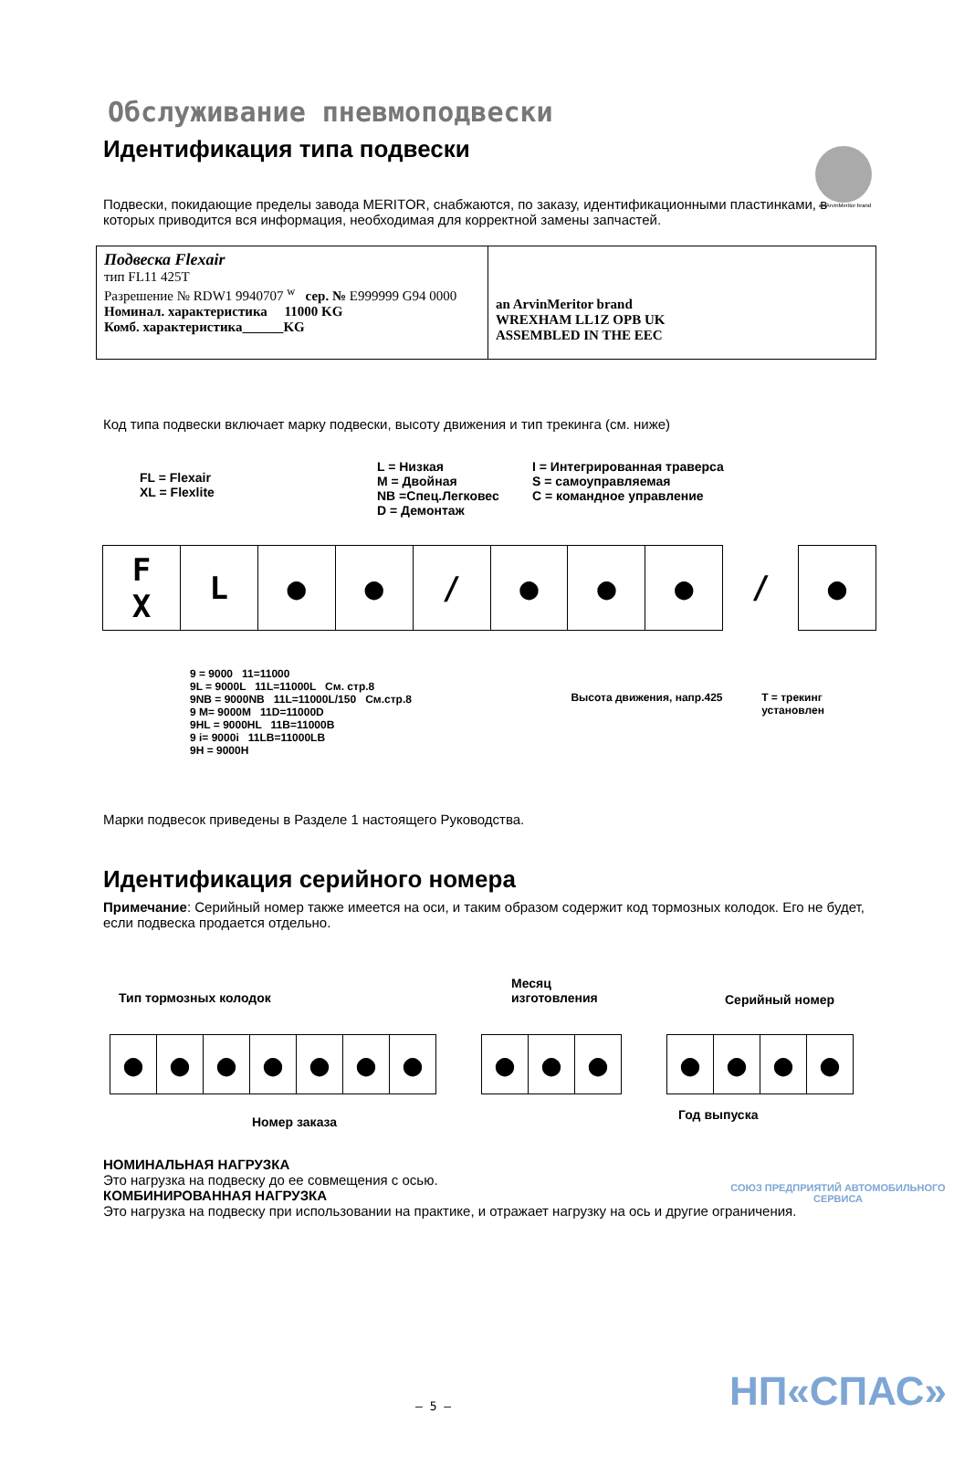an ArvinMeritor brand
Обслуживание пневмоподвески
Идентификация типа подвески
Подвески, покидающие пределы завода MERITOR, снабжаются, по заказу, идентификационными пластинками, в которых приводится вся информация, необходимая для корректной замены запчастей.
Подвеска Flexair
тип FL11 425T
Разрешение № RDW1 9940707 <sup>w</sup> сер. № E999999 G94 0000
Номинал. характеристика 11000 KG
Комб. характеристика______KG
an ArvinMeritor brand
WREXHAM LL1Z OPB UK
ASSEMBLED IN THE EEC
Код типа подвески включает марку подвески, высоту движения и тип трекинга (см. ниже)
FL = Flexair
XL = Flexlite
L = Низкая
M = Двойная
NB =Спец.Легковес
D = Демонтаж
I = Интегрированная траверса
S = самоуправляемая
C = командное управление
F
X L ● ● / ● ● ● / ●
9 = 9000 11=11000
9L = 9000L 11L=11000L См. стр.8
9NB = 9000NB 11L=11000L/150 См.стр.8
9 M= 9000M 11D=11000D
9HL = 9000HL 11B=11000B
9 i= 9000i 11LB=11000LB
9H = 9000H
Высота движения, напр.425 T = трекинг установлен
Марки подвесок приведены в Разделе 1 настоящего Руководства.
Идентификация серийного номера
Примечание: Серийный номер также имеется на оси, и таким образом содержит код тормозных колодок. Его не будет, если подвеска продается отдельно.
Тип тормозных колодок
Месяц
изготовления
Серийный номер
● ● ● ● ● ● ● ● ● ● ● ● ● ●
Номер заказа
Год выпуска
НОМИНАЛЬНАЯ НАГРУЗКА
Это нагрузка на подвеску до ее совмещения с осью.
КОМБИНИРОВАННАЯ НАГРУЗКА
Это нагрузка на подвеску при использовании на практике, и отражает нагрузку на ось и другие ограничения.
СОЮЗ ПРЕДПРИЯТИЙ АВТОМОБИЛЬНОГО СЕРВИСА
НП«СПАС»
– 5 –